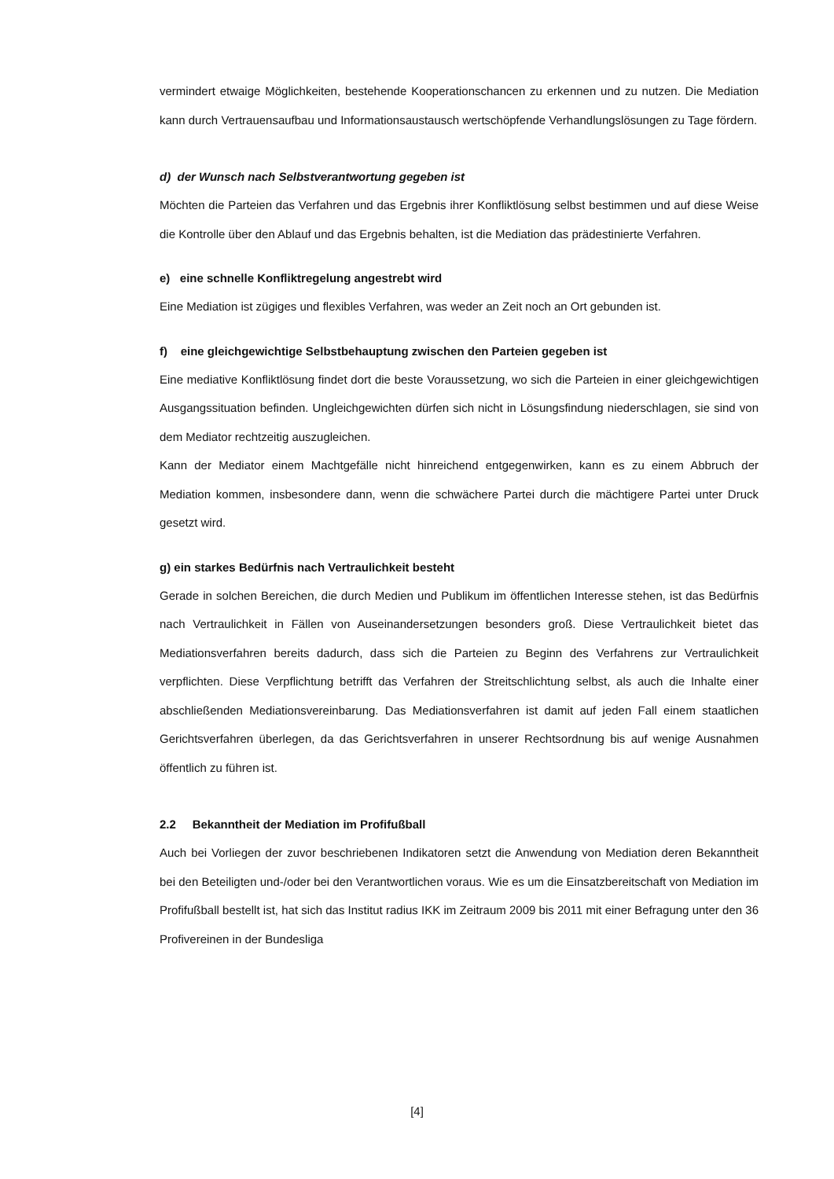vermindert etwaige Möglichkeiten, bestehende Kooperationschancen zu erkennen und zu nutzen. Die Mediation kann durch Vertrauensaufbau und Informationsaustausch wertschöpfende Verhandlungslösungen zu Tage fördern.
d) der Wunsch nach Selbstverantwortung gegeben ist
Möchten die Parteien das Verfahren und das Ergebnis ihrer Konfliktlösung selbst bestimmen und auf diese Weise die Kontrolle über den Ablauf und das Ergebnis behalten, ist die Mediation das prädestinierte Verfahren.
e) eine schnelle Konfliktregelung angestrebt wird
Eine Mediation ist zügiges und flexibles Verfahren, was weder an Zeit noch an Ort gebunden ist.
f) eine gleichgewichtige Selbstbehauptung zwischen den Parteien gegeben ist
Eine mediative Konfliktlösung findet dort die beste Voraussetzung, wo sich die Parteien in einer gleichgewichtigen Ausgangssituation befinden. Ungleichgewichten dürfen sich nicht in Lösungsfindung niederschlagen, sie sind von dem Mediator rechtzeitig auszugleichen.
Kann der Mediator einem Machtgefälle nicht hinreichend entgegenwirken, kann es zu einem Abbruch der Mediation kommen, insbesondere dann, wenn die schwächere Partei durch die mächtigere Partei unter Druck gesetzt wird.
g) ein starkes Bedürfnis nach Vertraulichkeit besteht
Gerade in solchen Bereichen, die durch Medien und Publikum im öffentlichen Interesse stehen, ist das Bedürfnis nach Vertraulichkeit in Fällen von Auseinandersetzungen besonders groß. Diese Vertraulichkeit bietet das Mediationsverfahren bereits dadurch, dass sich die Parteien zu Beginn des Verfahrens zur Vertraulichkeit verpflichten. Diese Verpflichtung betrifft das Verfahren der Streitschlichtung selbst, als auch die Inhalte einer abschließenden Mediationsvereinbarung. Das Mediationsverfahren ist damit auf jeden Fall einem staatlichen Gerichtsverfahren überlegen, da das Gerichtsverfahren in unserer Rechtsordnung bis auf wenige Ausnahmen öffentlich zu führen ist.
2.2 Bekanntheit der Mediation im Profifußball
Auch bei Vorliegen der zuvor beschriebenen Indikatoren setzt die Anwendung von Mediation deren Bekanntheit bei den Beteiligten und-/oder bei den Verantwortlichen voraus. Wie es um die Einsatzbereitschaft von Mediation im Profifußball bestellt ist, hat sich das Institut radius IKK im Zeitraum 2009 bis 2011 mit einer Befragung unter den 36 Profivereinen in der Bundesliga
[4]